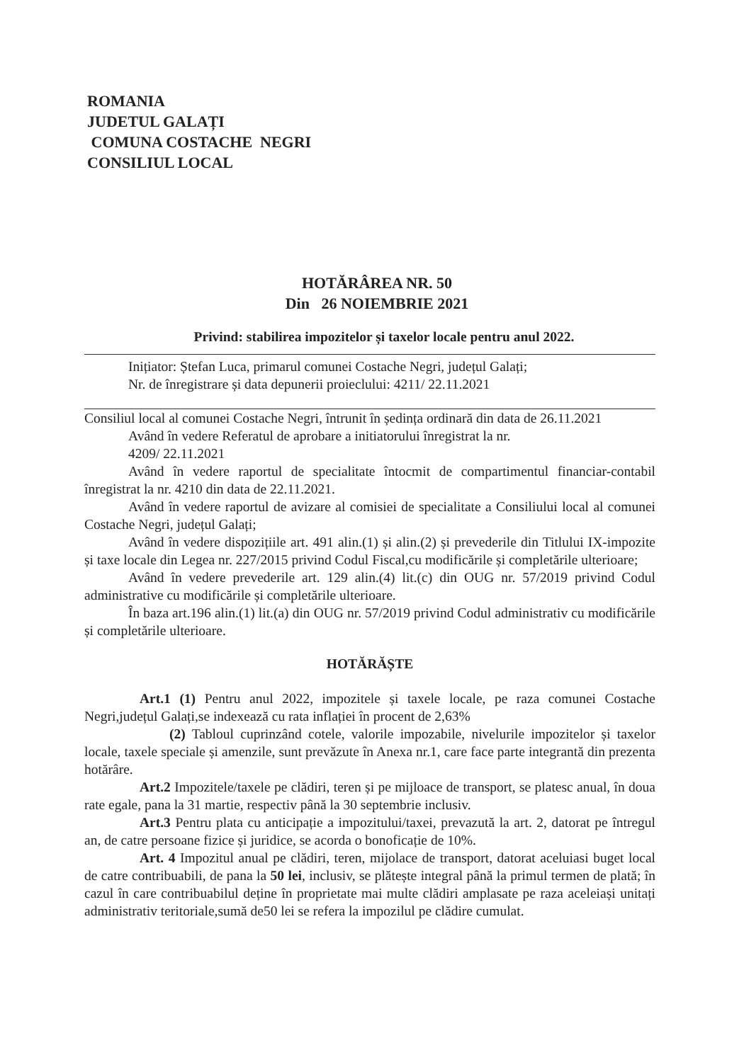ROMANIA
JUDETUL GALAȚI
COMUNA COSTACHE NEGRI
CONSILIUL LOCAL
HOTĂRÂREA NR. 50
Din 26 NOIEMBRIE 2021
Privind: stabilirea impozitelor și taxelor locale pentru anul 2022.
Inițiator: Ștefan Luca, primarul comunei Costache Negri, județul Galați;
Nr. de înregistrare și data depunerii proieclului: 4211/ 22.11.2021
Consiliul local al comunei Costache Negri, întrunit în ședința ordinară din data de 26.11.2021
Având în vedere Referatul de aprobare a initiatorului înregistrat la nr.
4209/ 22.11.2021
Având în vedere raportul de specialitate întocmit de compartimentul financiar-contabil înregistrat la nr. 4210 din data de 22.11.2021.
Având în vedere raportul de avizare al comisiei de specialitate a Consiliului local al comunei Costache Negri, județul Galați;
Având în vedere dispozițiile art. 491 alin.(1) și alin.(2) și prevederile din Titlului IX-impozite și taxe locale din Legea nr. 227/2015 privind Codul Fiscal,cu modificările și completările ulterioare;
Având în vedere prevederile art. 129 alin.(4) lit.(c) din OUG nr. 57/2019 privind Codul administrative cu modificările și completările ulterioare.
În baza art.196 alin.(1) lit.(a) din OUG nr. 57/2019 privind Codul administrativ cu modificările și completările ulterioare.
HOTĂRĂȘTE
Art.1 (1) Pentru anul 2022, impozitele și taxele locale, pe raza comunei Costache Negri,județul Galați,se indexează cu rata inflației în procent de 2,63%
(2) Tabloul cuprinzând cotele, valorile impozabile, nivelurile impozitelor și taxelor locale, taxele speciale și amenzile, sunt prevăzute în Anexa nr.1, care face parte integrantă din prezenta hotărâre.
Art.2 Impozitele/taxele pe clădiri, teren și pe mijloace de transport, se platesc anual, în doua rate egale, pana la 31 martie, respectiv până la 30 septembrie inclusiv.
Art.3 Pentru plata cu anticipație a impozitului/taxei, prevazută la art. 2, datorat pe întregul an, de catre persoane fizice și juridice, se acorda o bonoficație de 10%.
Art. 4 Impozitul anual pe clădiri, teren, mijolace de transport, datorat aceluiasi buget local de catre contribuabili, de pana la 50 lei, inclusiv, se plătește integral până la primul termen de plată; în cazul în care contribuabilul deține în proprietate mai multe clădiri amplasate pe raza aceleiași unitați administrativ teritoriale,sumă de50 lei se refera la impozilul pe clădire cumulat.